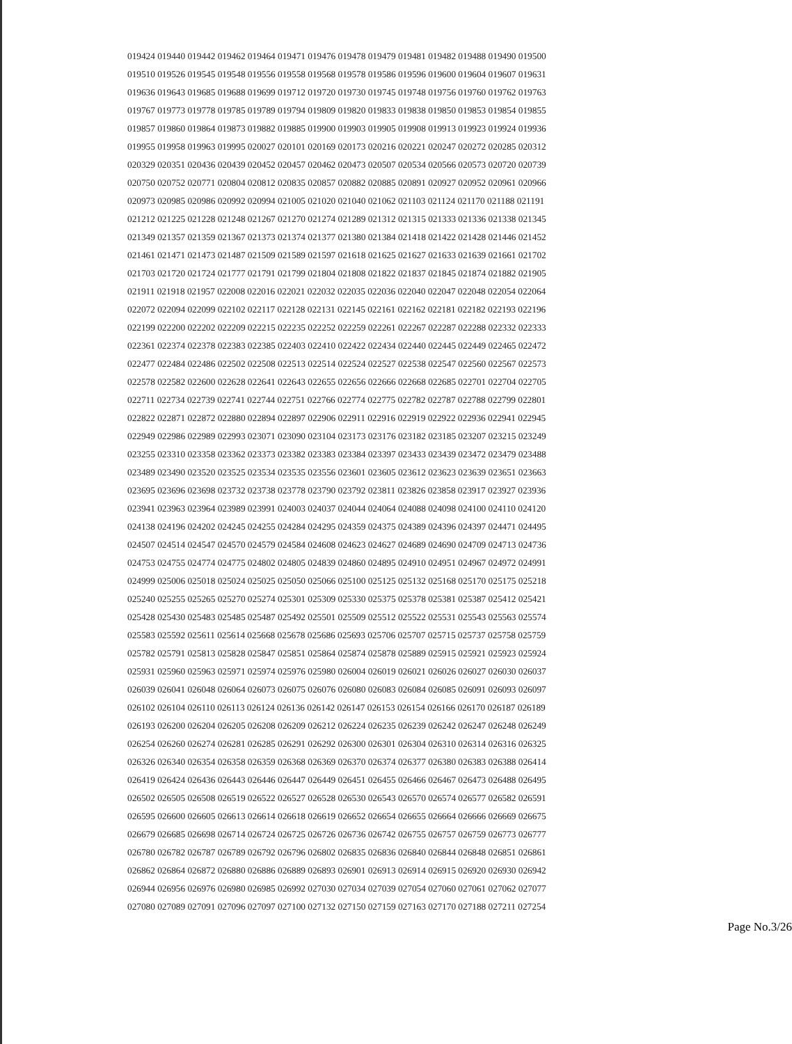| 019424 019440 019442 019462 019464 019471 019476 019478 019479 019481 019482 019488 019490 019500 |
| 019510 019526 019545 019548 019556 019558 019568 019578 019586 019596 019600 019604 019607 019631 |
| 019636 019643 019685 019688 019699 019712 019720 019730 019745 019748 019756 019760 019762 019763 |
| 019767 019773 019778 019785 019789 019794 019809 019820 019833 019838 019850 019853 019854 019855 |
| 019857 019860 019864 019873 019882 019885 019900 019903 019905 019908 019913 019923 019924 019936 |
| 019955 019958 019963 019995 020027 020101 020169 020173 020216 020221 020247 020272 020285 020312 |
| 020329 020351 020436 020439 020452 020457 020462 020473 020507 020534 020566 020573 020720 020739 |
| 020750 020752 020771 020804 020812 020835 020857 020882 020885 020891 020927 020952 020961 020966 |
| 020973 020985 020986 020992 020994 021005 021020 021040 021062 021103 021124 021170 021188 021191 |
| 021212 021225 021228 021248 021267 021270 021274 021289 021312 021315 021333 021336 021338 021345 |
| 021349 021357 021359 021367 021373 021374 021377 021380 021384 021418 021422 021428 021446 021452 |
| 021461 021471 021473 021487 021509 021589 021597 021618 021625 021627 021633 021639 021661 021702 |
| 021703 021720 021724 021777 021791 021799 021804 021808 021822 021837 021845 021874 021882 021905 |
| 021911 021918 021957 022008 022016 022021 022032 022035 022036 022040 022047 022048 022054 022064 |
| 022072 022094 022099 022102 022117 022128 022131 022145 022161 022162 022181 022182 022193 022196 |
| 022199 022200 022202 022209 022215 022235 022252 022259 022261 022267 022287 022288 022332 022333 |
| 022361 022374 022378 022383 022385 022403 022410 022422 022434 022440 022445 022449 022465 022472 |
| 022477 022484 022486 022502 022508 022513 022514 022524 022527 022538 022547 022560 022567 022573 |
| 022578 022582 022600 022628 022641 022643 022655 022656 022666 022668 022685 022701 022704 022705 |
| 022711 022734 022739 022741 022744 022751 022766 022774 022775 022782 022787 022788 022799 022801 |
| 022822 022871 022872 022880 022894 022897 022906 022911 022916 022919 022922 022936 022941 022945 |
| 022949 022986 022989 022993 023071 023090 023104 023173 023176 023182 023185 023207 023215 023249 |
| 023255 023310 023358 023362 023373 023382 023383 023384 023397 023433 023439 023472 023479 023488 |
| 023489 023490 023520 023525 023534 023535 023556 023601 023605 023612 023623 023639 023651 023663 |
| 023695 023696 023698 023732 023738 023778 023790 023792 023811 023826 023858 023917 023927 023936 |
| 023941 023963 023964 023989 023991 024003 024037 024044 024064 024088 024098 024100 024110 024120 |
| 024138 024196 024202 024245 024255 024284 024295 024359 024375 024389 024396 024397 024471 024495 |
| 024507 024514 024547 024570 024579 024584 024608 024623 024627 024689 024690 024709 024713 024736 |
| 024753 024755 024774 024775 024802 024805 024839 024860 024895 024910 024951 024967 024972 024991 |
| 024999 025006 025018 025024 025025 025050 025066 025100 025125 025132 025168 025170 025175 025218 |
| 025240 025255 025265 025270 025274 025301 025309 025330 025375 025378 025381 025387 025412 025421 |
| 025428 025430 025483 025485 025487 025492 025501 025509 025512 025522 025531 025543 025563 025574 |
| 025583 025592 025611 025614 025668 025678 025686 025693 025706 025707 025715 025737 025758 025759 |
| 025782 025791 025813 025828 025847 025851 025864 025874 025878 025889 025915 025921 025923 025924 |
| 025931 025960 025963 025971 025974 025976 025980 026004 026019 026021 026026 026027 026030 026037 |
| 026039 026041 026048 026064 026073 026075 026076 026080 026083 026084 026085 026091 026093 026097 |
| 026102 026104 026110 026113 026124 026136 026142 026147 026153 026154 026166 026170 026187 026189 |
| 026193 026200 026204 026205 026208 026209 026212 026224 026235 026239 026242 026247 026248 026249 |
| 026254 026260 026274 026281 026285 026291 026292 026300 026301 026304 026310 026314 026316 026325 |
| 026326 026340 026354 026358 026359 026368 026369 026370 026374 026377 026380 026383 026388 026414 |
| 026419 026424 026436 026443 026446 026447 026449 026451 026455 026466 026467 026473 026488 026495 |
| 026502 026505 026508 026519 026522 026527 026528 026530 026543 026570 026574 026577 026582 026591 |
| 026595 026600 026605 026613 026614 026618 026619 026652 026654 026655 026664 026666 026669 026675 |
| 026679 026685 026698 026714 026724 026725 026726 026736 026742 026755 026757 026759 026773 026777 |
| 026780 026782 026787 026789 026792 026796 026802 026835 026836 026840 026844 026848 026851 026861 |
| 026862 026864 026872 026880 026886 026889 026893 026901 026913 026914 026915 026920 026930 026942 |
| 026944 026956 026976 026980 026985 026992 027030 027034 027039 027054 027060 027061 027062 027077 |
| 027080 027089 027091 027096 027097 027100 027132 027150 027159 027163 027170 027188 027211 027254 |
Page No.3/26